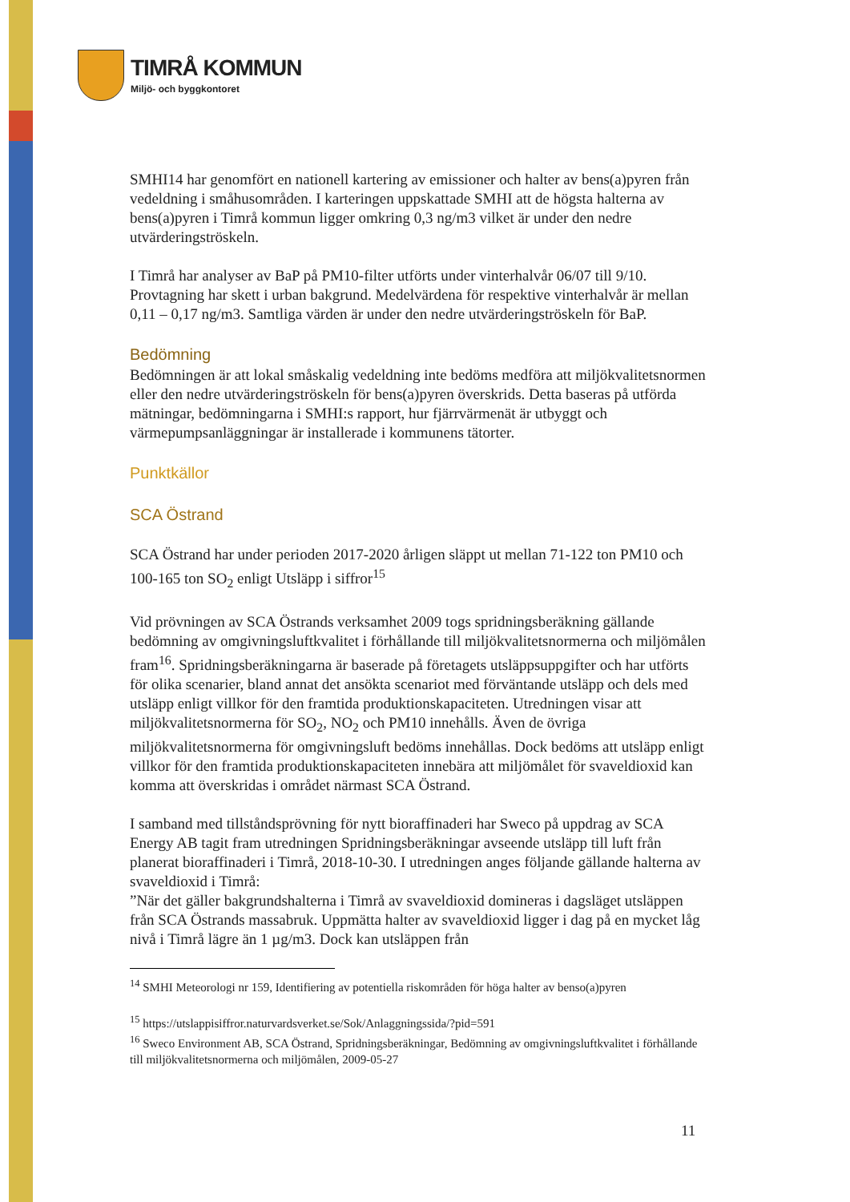TIMRÅ KOMMUN
Miljö- och byggkontoret
SMHI14 har genomfört en nationell kartering av emissioner och halter av bens(a)pyren från vedeldning i småhusområden. I karteringen uppskattade SMHI att de högsta halterna av bens(a)pyren i Timrå kommun ligger omkring 0,3 ng/m3 vilket är under den nedre utvärderingströskeln.
I Timrå har analyser av BaP på PM10-filter utförts under vinterhalvår 06/07 till 9/10. Provtagning har skett i urban bakgrund. Medelvärdena för respektive vinterhalvår är mellan 0,11 – 0,17 ng/m3. Samtliga värden är under den nedre utvärderingströskeln för BaP.
Bedömning
Bedömningen är att lokal småskalig vedeldning inte bedöms medföra att miljökvalitetsnormen eller den nedre utvärderingströskeln för bens(a)pyren överskrids. Detta baseras på utförda mätningar, bedömningarna i SMHI:s rapport, hur fjärrvärmenät är utbyggt och värmepumpsanläggningar är installerade i kommunens tätorter.
Punktkällor
SCA Östrand
SCA Östrand har under perioden 2017-2020 årligen släppt ut mellan 71-122 ton PM10 och 100-165 ton SO<sub>2</sub> enligt Utsläpp i siffror<sup>15</sup>
Vid prövningen av SCA Östrands verksamhet 2009 togs spridningsberäkning gällande bedömning av omgivningsluftkvalitet i förhållande till miljökvalitetsnormerna och miljömålen fram<sup>16</sup>. Spridningsberäkningarna är baserade på företagets utsläppsuppgifter och har utförts för olika scenarier, bland annat det ansökta scenariot med förväntande utsläpp och dels med utsläpp enligt villkor för den framtida produktionskapaciteten. Utredningen visar att miljökvalitetsnormerna för SO<sub>2</sub>, NO<sub>2</sub> och PM10 innehålls. Även de övriga miljökvalitetsnormerna för omgivningsluft bedöms innehållas. Dock bedöms att utsläpp enligt villkor för den framtida produktionskapaciteten innebära att miljömålet för svaveldioxid kan komma att överskridas i området närmast SCA Östrand.
I samband med tillståndsprövning för nytt bioraffinaderi har Sweco på uppdrag av SCA Energy AB tagit fram utredningen Spridningsberäkningar avseende utsläpp till luft från planerat bioraffinaderi i Timrå, 2018-10-30. I utredningen anges följande gällande halterna av svaveldioxid i Timrå:
”När det gäller bakgrundshalterna i Timrå av svaveldioxid domineras i dagsläget utsläppen från SCA Östrands massabruk. Uppmätta halter av svaveldioxid ligger i dag på en mycket låg nivå i Timrå lägre än 1 µg/m3. Dock kan utsläppen från
<sup>14</sup> SMHI Meteorologi nr 159, Identifiering av potentiella riskområden för höga halter av benso(a)pyren
<sup>15</sup> https://utslappisiffror.naturvardsverket.se/Sok/Anlaggningssida/?pid=591
<sup>16</sup> Sweco Environment AB, SCA Östrand, Spridningsberäkningar, Bedömning av omgivningsluftkvalitet i förhållande till miljökvalitetsnormerna och miljömålen, 2009-05-27
11